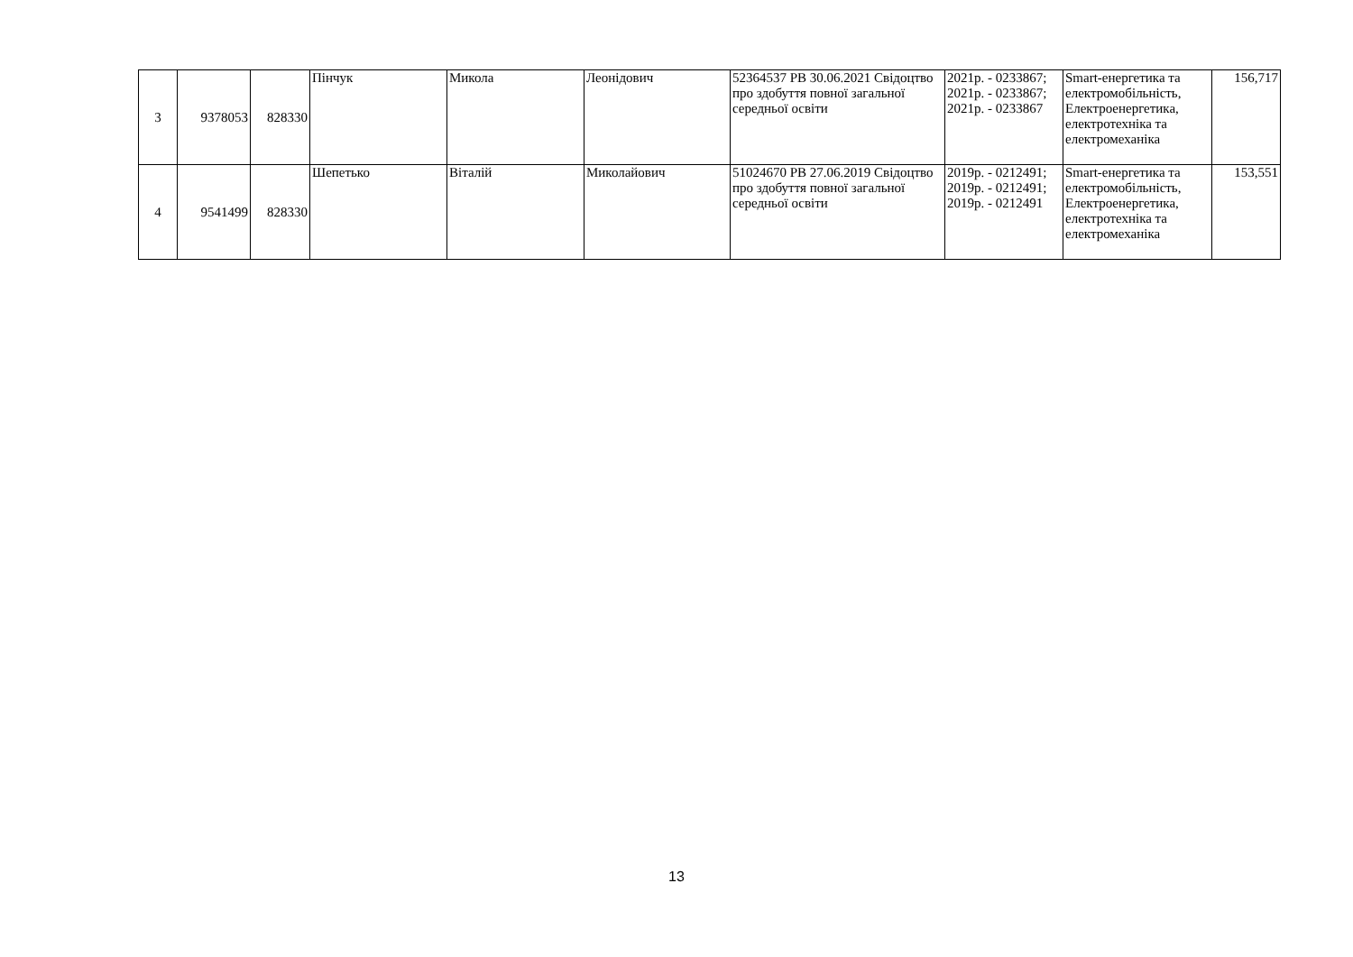| 3 | 9378053 | 828330 | Пінчук | Микола | Леонідович | 52364537 РВ 30.06.2021 Свідоцтво про здобуття повної загальної середньої освіти | 2021р. - 0233867; 2021р. - 0233867; 2021р. - 0233867 | Smart-енергетика та електромобільність, Електроенергетика, електротехніка та електромеханіка | 156,717 |
| 4 | 9541499 | 828330 | Шепетько | Віталій | Миколайович | 51024670 РВ 27.06.2019 Свідоцтво про здобуття повної загальної середньої освіти | 2019р. - 0212491; 2019р. - 0212491; 2019р. - 0212491 | Smart-енергетика та електромобільність, Електроенергетика, електротехніка та електромеханіка | 153,551 |
13